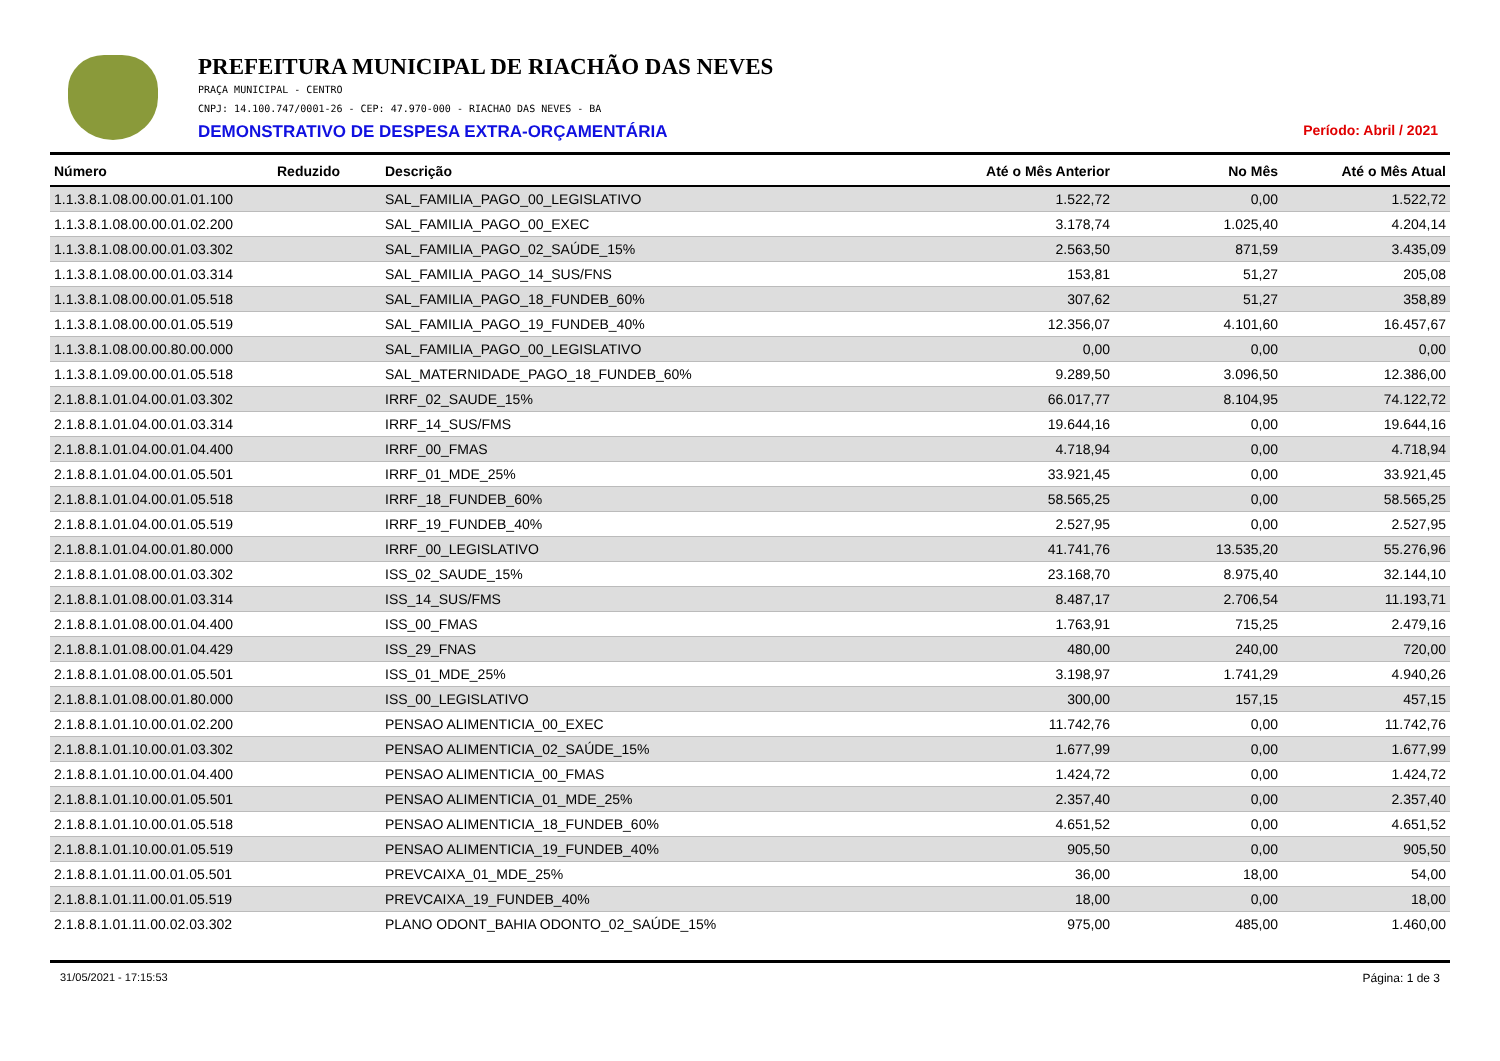PREFEITURA MUNICIPAL DE RIACHÃO DAS NEVES
PRAÇA MUNICIPAL - CENTRO
CNPJ: 14.100.747/0001-26 - CEP: 47.970-000 - RIACHAO DAS NEVES - BA
DEMONSTRATIVO DE DESPESA EXTRA-ORÇAMENTÁRIA Período: Abril / 2021
| Número | Reduzido | Descrição | Até o Mês Anterior | No Mês | Até o Mês Atual |
| --- | --- | --- | --- | --- | --- |
| 1.1.3.8.1.08.00.00.01.01.100 | | SAL_FAMILIA_PAGO_00_LEGISLATIVO | 1.522,72 | 0,00 | 1.522,72 |
| 1.1.3.8.1.08.00.00.01.02.200 | | SAL_FAMILIA_PAGO_00_EXEC | 3.178,74 | 1.025,40 | 4.204,14 |
| 1.1.3.8.1.08.00.00.01.03.302 | | SAL_FAMILIA_PAGO_02_SAÚDE_15% | 2.563,50 | 871,59 | 3.435,09 |
| 1.1.3.8.1.08.00.00.01.03.314 | | SAL_FAMILIA_PAGO_14_SUS/FNS | 153,81 | 51,27 | 205,08 |
| 1.1.3.8.1.08.00.00.01.05.518 | | SAL_FAMILIA_PAGO_18_FUNDEB_60% | 307,62 | 51,27 | 358,89 |
| 1.1.3.8.1.08.00.00.01.05.519 | | SAL_FAMILIA_PAGO_19_FUNDEB_40% | 12.356,07 | 4.101,60 | 16.457,67 |
| 1.1.3.8.1.08.00.00.80.00.000 | | SAL_FAMILIA_PAGO_00_LEGISLATIVO | 0,00 | 0,00 | 0,00 |
| 1.1.3.8.1.09.00.00.01.05.518 | | SAL_MATERNIDADE_PAGO_18_FUNDEB_60% | 9.289,50 | 3.096,50 | 12.386,00 |
| 2.1.8.8.1.01.04.00.01.03.302 | | IRRF_02_SAUDE_15% | 66.017,77 | 8.104,95 | 74.122,72 |
| 2.1.8.8.1.01.04.00.01.03.314 | | IRRF_14_SUS/FMS | 19.644,16 | 0,00 | 19.644,16 |
| 2.1.8.8.1.01.04.00.01.04.400 | | IRRF_00_FMAS | 4.718,94 | 0,00 | 4.718,94 |
| 2.1.8.8.1.01.04.00.01.05.501 | | IRRF_01_MDE_25% | 33.921,45 | 0,00 | 33.921,45 |
| 2.1.8.8.1.01.04.00.01.05.518 | | IRRF_18_FUNDEB_60% | 58.565,25 | 0,00 | 58.565,25 |
| 2.1.8.8.1.01.04.00.01.05.519 | | IRRF_19_FUNDEB_40% | 2.527,95 | 0,00 | 2.527,95 |
| 2.1.8.8.1.01.04.00.01.80.000 | | IRRF_00_LEGISLATIVO | 41.741,76 | 13.535,20 | 55.276,96 |
| 2.1.8.8.1.01.08.00.01.03.302 | | ISS_02_SAUDE_15% | 23.168,70 | 8.975,40 | 32.144,10 |
| 2.1.8.8.1.01.08.00.01.03.314 | | ISS_14_SUS/FMS | 8.487,17 | 2.706,54 | 11.193,71 |
| 2.1.8.8.1.01.08.00.01.04.400 | | ISS_00_FMAS | 1.763,91 | 715,25 | 2.479,16 |
| 2.1.8.8.1.01.08.00.01.04.429 | | ISS_29_FNAS | 480,00 | 240,00 | 720,00 |
| 2.1.8.8.1.01.08.00.01.05.501 | | ISS_01_MDE_25% | 3.198,97 | 1.741,29 | 4.940,26 |
| 2.1.8.8.1.01.08.00.01.80.000 | | ISS_00_LEGISLATIVO | 300,00 | 157,15 | 457,15 |
| 2.1.8.8.1.01.10.00.01.02.200 | | PENSAO ALIMENTICIA_00_EXEC | 11.742,76 | 0,00 | 11.742,76 |
| 2.1.8.8.1.01.10.00.01.03.302 | | PENSAO ALIMENTICIA_02_SAÚDE_15% | 1.677,99 | 0,00 | 1.677,99 |
| 2.1.8.8.1.01.10.00.01.04.400 | | PENSAO ALIMENTICIA_00_FMAS | 1.424,72 | 0,00 | 1.424,72 |
| 2.1.8.8.1.01.10.00.01.05.501 | | PENSAO ALIMENTICIA_01_MDE_25% | 2.357,40 | 0,00 | 2.357,40 |
| 2.1.8.8.1.01.10.00.01.05.518 | | PENSAO ALIMENTICIA_18_FUNDEB_60% | 4.651,52 | 0,00 | 4.651,52 |
| 2.1.8.8.1.01.10.00.01.05.519 | | PENSAO ALIMENTICIA_19_FUNDEB_40% | 905,50 | 0,00 | 905,50 |
| 2.1.8.8.1.01.11.00.01.05.501 | | PREVCAIXA_01_MDE_25% | 36,00 | 18,00 | 54,00 |
| 2.1.8.8.1.01.11.00.01.05.519 | | PREVCAIXA_19_FUNDEB_40% | 18,00 | 0,00 | 18,00 |
| 2.1.8.8.1.01.11.00.02.03.302 | | PLANO ODONT_BAHIA ODONTO_02_SAÚDE_15% | 975,00 | 485,00 | 1.460,00 |
31/05/2021 - 17:15:53 Página: 1 de 3